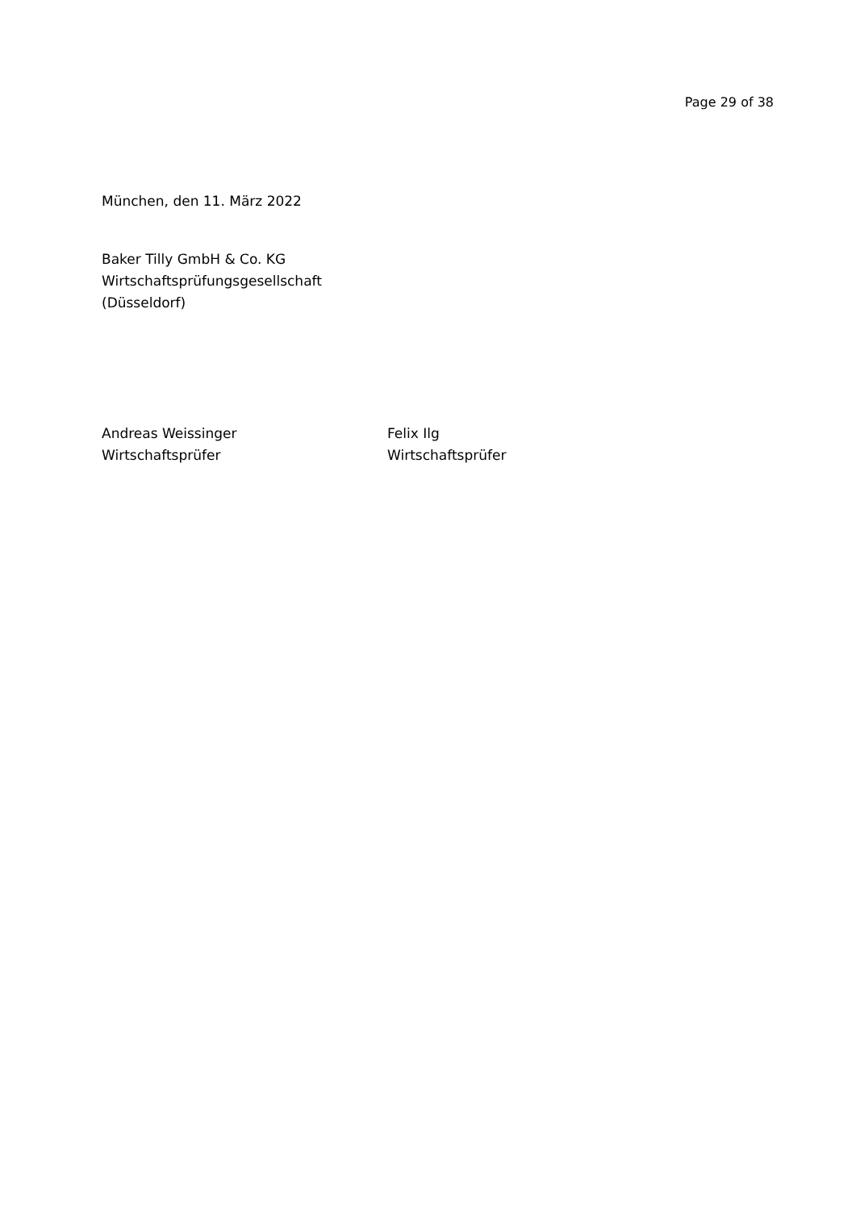Page 29 of 38
München, den 11. März 2022
Baker Tilly GmbH & Co. KG
Wirtschaftsprüfungsgesellschaft
(Düsseldorf)
Andreas Weissinger
Wirtschaftsprüfer
Felix Ilg
Wirtschaftsprüfer